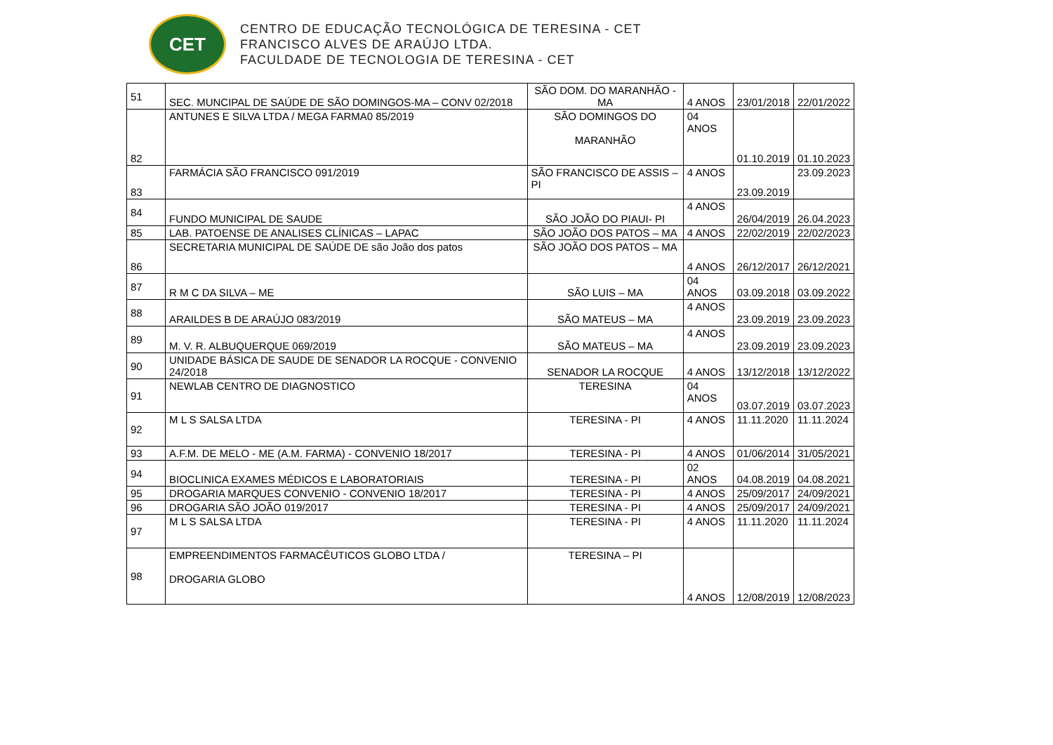CET
CENTRO DE EDUCAÇÃO TECNOLÓGICA DE TERESINA - CET
FRANCISCO ALVES DE ARAÚJO LTDA.
FACULDADE DE TECNOLOGIA DE TERESINA - CET
| 51 | SEC. MUNCIPAL DE SAÚDE DE SÃO DOMINGOS-MA – CONV 02/2018 | SÃO DOM. DO MARANHÃO - MA | 4 ANOS | 23/01/2018 | 22/01/2022 |
| 82 | ANTUNES E SILVA LTDA / MEGA FARMA0 85/2019 | SÃO DOMINGOS DO MARANHÃO | 04 ANOS | 01.10.2019 | 01.10.2023 |
| 83 | FARMÁCIA SÃO FRANCISCO 091/2019 | SÃO FRANCISCO DE ASSIS – PI | 4 ANOS | 23.09.2019 | 23.09.2023 |
| 84 | FUNDO MUNICIPAL DE SAUDE | SÃO JOÃO DO PIAUI- PI | 4 ANOS | 26/04/2019 | 26.04.2023 |
| 85 | LAB. PATOENSE DE ANALISES CLÍNICAS – LAPAC | SÃO JOÃO DOS PATOS – MA | 4 ANOS | 22/02/2019 | 22/02/2023 |
| 86 | SECRETARIA MUNICIPAL DE SAÚDE DE são João dos patos | SÃO JOÃO DOS PATOS – MA | 4 ANOS | 26/12/2017 | 26/12/2021 |
| 87 | R M C DA SILVA – ME | SÃO LUIS – MA | 04 ANOS | 03.09.2018 | 03.09.2022 |
| 88 | ARAILDES B DE ARAÚJO 083/2019 | SÃO MATEUS – MA | 4 ANOS | 23.09.2019 | 23.09.2023 |
| 89 | M. V. R. ALBUQUERQUE 069/2019 | SÃO MATEUS – MA | 4 ANOS | 23.09.2019 | 23.09.2023 |
| 90 | UNIDADE BÁSICA DE SAUDE DE SENADOR LA ROCQUE - CONVENIO 24/2018 | SENADOR LA ROCQUE | 4 ANOS | 13/12/2018 | 13/12/2022 |
| 91 | NEWLAB CENTRO DE DIAGNOSTICO | TERESINA | 04 ANOS | 03.07.2019 | 03.07.2023 |
| 92 | M L S SALSA LTDA | TERESINA - PI | 4 ANOS | 11.11.2020 | 11.11.2024 |
| 93 | A.F.M. DE MELO - ME (A.M. FARMA) - CONVENIO 18/2017 | TERESINA - PI | 4 ANOS | 01/06/2014 | 31/05/2021 |
| 94 | BIOCLINICA EXAMES MÉDICOS E LABORATORIAIS | TERESINA - PI | 02 ANOS | 04.08.2019 | 04.08.2021 |
| 95 | DROGARIA MARQUES CONVENIO - CONVENIO 18/2017 | TERESINA - PI | 4 ANOS | 25/09/2017 | 24/09/2021 |
| 96 | DROGARIA SÃO JOÃO 019/2017 | TERESINA - PI | 4 ANOS | 25/09/2017 | 24/09/2021 |
| 97 | M L S SALSA LTDA | TERESINA - PI | 4 ANOS | 11.11.2020 | 11.11.2024 |
| 98 | EMPREENDIMENTOS FARMACÊUTICOS GLOBO LTDA / DROGARIA GLOBO | TERESINA – PI | 4 ANOS | 12/08/2019 | 12/08/2023 |